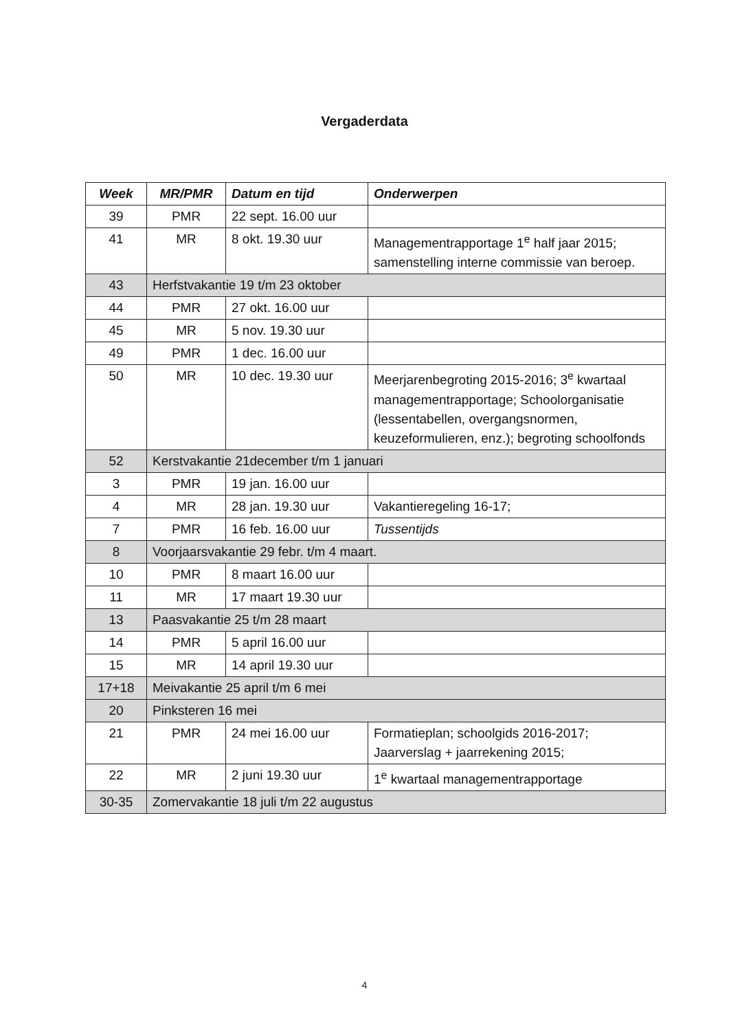Vergaderdata
| Week | MR/PMR | Datum en tijd | Onderwerpen |
| --- | --- | --- | --- |
| 39 | PMR | 22 sept. 16.00 uur | |
| 41 | MR | 8 okt. 19.30 uur | Managementrapportage 1<sup>e</sup> half jaar 2015; samenstelling interne commissie van beroep. |
| 43 | Herfstvakantie 19 t/m 23 oktober | | |
| 44 | PMR | 27 okt. 16.00 uur | |
| 45 | MR | 5 nov. 19.30 uur | |
| 49 | PMR | 1 dec. 16.00 uur | |
| 50 | MR | 10 dec. 19.30 uur | Meerjarenbegroting 2015-2016; 3<sup>e</sup> kwartaal managementrapportage; Schoolorganisatie (lessentabellen, overgangsnormen, keuzeformulieren, enz.); begroting schoolfonds |
| 52 | Kerstvakantie 21december t/m 1 januari | | |
| 3 | PMR | 19 jan. 16.00 uur | |
| 4 | MR | 28 jan. 19.30 uur | Vakantieregeling 16-17; |
| 7 | PMR | 16 feb. 16.00 uur | Tussentijds |
| 8 | Voorjaarsvakantie 29 febr. t/m 4 maart. | | |
| 10 | PMR | 8 maart 16.00 uur | |
| 11 | MR | 17 maart 19.30 uur | |
| 13 | Paasvakantie 25 t/m 28 maart | | |
| 14 | PMR | 5 april 16.00 uur | |
| 15 | MR | 14 april 19.30 uur | |
| 17+18 | Meivakantie 25 april t/m 6 mei | | |
| 20 | Pinksteren 16 mei | | |
| 21 | PMR | 24 mei 16.00 uur | Formatieplan; schoolgids 2016-2017; Jaarverslag + jaarrekening 2015; |
| 22 | MR | 2 juni 19.30 uur | 1<sup>e</sup> kwartaal managementrapportage |
| 30-35 | Zomervakantie 18 juli t/m 22 augustus | | |
4